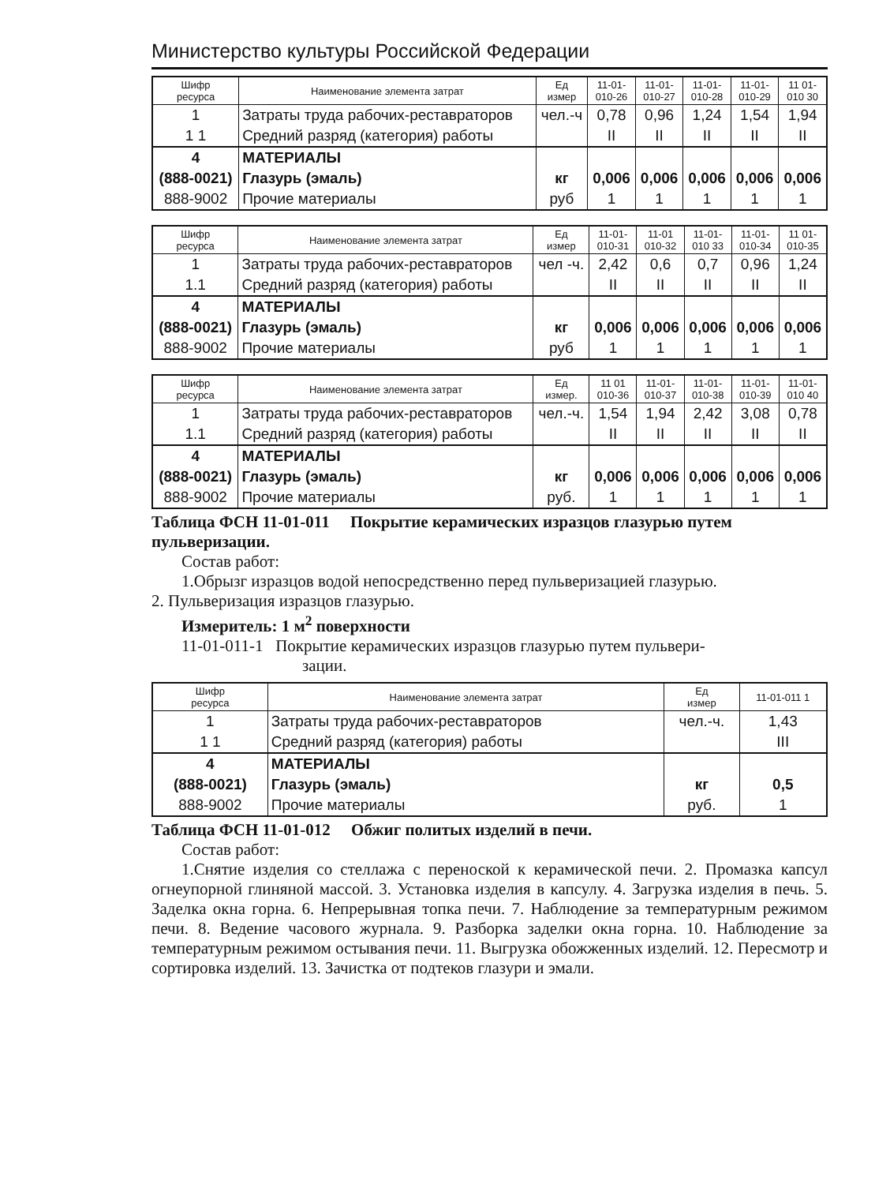Министерство культуры Российской Федерации
| Шифр ресурса | Наименование элемента затрат | Ед измер | 11-01- 010-26 | 11-01- 010-27 | 11-01- 010-28 | 11-01- 010-29 | 11 01- 010 30 |
| --- | --- | --- | --- | --- | --- | --- | --- |
| 1 | Затраты труда рабочих-реставраторов | чел.-ч | 0,78 | 0,96 | 1,24 | 1,54 | 1,94 |
| 1 1 | Средний разряд (категория) работы | | II | II | II | II | II |
| 4 | МАТЕРИАЛЫ | | | | | | |
| (888-0021) | Глазурь (эмаль) | кг | 0,006 | 0,006 | 0,006 | 0,006 | 0,006 |
| 888-9002 | Прочие материалы | руб | 1 | 1 | 1 | 1 | 1 |
| Шифр ресурса | Наименование элемента затрат | Ед измер | 11-01- 010-31 | 11-01 010-32 | 11-01- 010 33 | 11-01- 010-34 | 11 01- 010-35 |
| --- | --- | --- | --- | --- | --- | --- | --- |
| 1 | Затраты труда рабочих-реставраторов | чел -ч. | 2,42 | 0,6 | 0,7 | 0,96 | 1,24 |
| 1.1 | Средний разряд (категория) работы | | II | II | II | II | II |
| 4 | МАТЕРИАЛЫ | | | | | | |
| (888-0021) | Глазурь (эмаль) | кг | 0,006 | 0,006 | 0,006 | 0,006 | 0,006 |
| 888-9002 | Прочие материалы | руб | 1 | 1 | 1 | 1 | 1 |
| Шифр ресурса | Наименование элемента затрат | Ед измер. | 11 01 010-36 | 11-01- 010-37 | 11-01- 010-38 | 11-01- 010-39 | 11-01- 010 40 |
| --- | --- | --- | --- | --- | --- | --- | --- |
| 1 | Затраты труда рабочих-реставраторов | чел.-ч. | 1,54 | 1,94 | 2,42 | 3,08 | 0,78 |
| 1.1 | Средний разряд (категория) работы | | II | II | II | II | II |
| 4 | МАТЕРИАЛЫ | | | | | | |
| (888-0021) | Глазурь (эмаль) | кг | 0,006 | 0,006 | 0,006 | 0,006 | 0,006 |
| 888-9002 | Прочие материалы | руб. | 1 | 1 | 1 | 1 | 1 |
Таблица ФСН 11-01-011 Покрытие керамических изразцов глазурью путем пульверизации.
Состав работ:
1.Обрызг изразцов водой непосредственно перед пульверизацией глазурью.
2. Пульверизация изразцов глазурью.
Измеритель: 1 м<sup>2</sup> поверхности
11-01-011-1 Покрытие керамических изразцов глазурью путем пульвери-
зации.
| Шифр ресурса | Наименование элемента затрат | Ед измер | 11-01-011 1 |
| --- | --- | --- | --- |
| 1 | Затраты труда рабочих-реставраторов | чел.-ч. | 1,43 |
| 1 1 | Средний разряд (категория) работы | | III |
| 4 | МАТЕРИАЛЫ | | |
| (888-0021) | Глазурь (эмаль) | кг | 0,5 |
| 888-9002 | Прочие материалы | руб. | 1 |
Таблица ФСН 11-01-012 Обжиг политых изделий в печи.
Состав работ:
1.Снятие изделия со стеллажа с переноской к керамической печи. 2. Промазка капсул огнеупорной глиняной массой. 3. Установка изделия в капсулу. 4. Загрузка изделия в печь. 5. Заделка окна горна. 6. Непрерывная топка печи. 7. Наблюдение за температурным режимом печи. 8. Ведение часового журнала. 9. Разборка заделки окна горна. 10. Наблюдение за температурным режимом остывания печи. 11. Выгрузка обожженных изделий. 12. Пересмотр и сортировка изделий. 13. Зачистка от подтеков глазури и эмали.